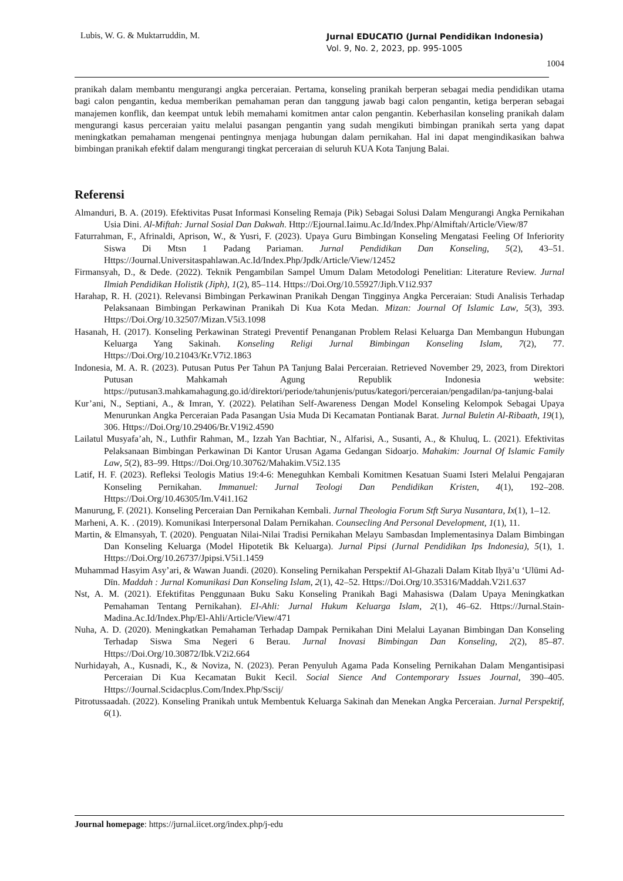Lubis, W. G. & Muktarruddin, M.
Jurnal EDUCATIO (Jurnal Pendidikan Indonesia)
Vol. 9, No. 2, 2023, pp. 995-1005
1004
pranikah dalam membantu mengurangi angka perceraian. Pertama, konseling pranikah berperan sebagai media pendidikan utama bagi calon pengantin, kedua memberikan pemahaman peran dan tanggung jawab bagi calon pengantin, ketiga berperan sebagai manajemen konflik, dan keempat untuk lebih memahami komitmen antar calon pengantin. Keberhasilan konseling pranikah dalam mengurangi kasus perceraian yaitu melalui pasangan pengantin yang sudah mengikuti bimbingan pranikah serta yang dapat meningkatkan pemahaman mengenai pentingnya menjaga hubungan dalam pernikahan. Hal ini dapat mengindikasikan bahwa bimbingan pranikah efektif dalam mengurangi tingkat perceraian di seluruh KUA Kota Tanjung Balai.
Referensi
Almanduri, B. A. (2019). Efektivitas Pusat Informasi Konseling Remaja (Pik) Sebagai Solusi Dalam Mengurangi Angka Pernikahan Usia Dini. Al-Miftah: Jurnal Sosial Dan Dakwah. Http://Ejournal.Iaimu.Ac.Id/Index.Php/Almiftah/Article/View/87
Faturrahman, F., Afrinaldi, Aprison, W., & Yusri, F. (2023). Upaya Guru Bimbingan Konseling Mengatasi Feeling Of Inferiority Siswa Di Mtsn 1 Padang Pariaman. Jurnal Pendidikan Dan Konseling, 5(2), 43–51. Https://Journal.Universitaspahlawan.Ac.Id/Index.Php/Jpdk/Article/View/12452
Firmansyah, D., & Dede. (2022). Teknik Pengambilan Sampel Umum Dalam Metodologi Penelitian: Literature Review. Jurnal Ilmiah Pendidikan Holistik (Jiph), 1(2), 85–114. Https://Doi.Org/10.55927/Jiph.V1i2.937
Harahap, R. H. (2021). Relevansi Bimbingan Perkawinan Pranikah Dengan Tingginya Angka Perceraian: Studi Analisis Terhadap Pelaksanaan Bimbingan Perkawinan Pranikah Di Kua Kota Medan. Mizan: Journal Of Islamic Law, 5(3), 393. Https://Doi.Org/10.32507/Mizan.V5i3.1098
Hasanah, H. (2017). Konseling Perkawinan Strategi Preventif Penanganan Problem Relasi Keluarga Dan Membangun Hubungan Keluarga Yang Sakinah. Konseling Religi Jurnal Bimbingan Konseling Islam, 7(2), 77. Https://Doi.Org/10.21043/Kr.V7i2.1863
Indonesia, M. A. R. (2023). Putusan Putus Per Tahun PA Tanjung Balai Perceraian. Retrieved November 29, 2023, from Direktori Putusan Mahkamah Agung Republik Indonesia website: https://putusan3.mahkamahagung.go.id/direktori/periode/tahunjenis/putus/kategori/perceraian/pengadilan/pa-tanjung-balai
Kur’ani, N., Septiani, A., & Imran, Y. (2022). Pelatihan Self-Awareness Dengan Model Konseling Kelompok Sebagai Upaya Menurunkan Angka Perceraian Pada Pasangan Usia Muda Di Kecamatan Pontianak Barat. Jurnal Buletin Al-Ribaath, 19(1), 306. Https://Doi.Org/10.29406/Br.V19i2.4590
Lailatul Musyafa’ah, N., Luthfir Rahman, M., Izzah Yan Bachtiar, N., Alfarisi, A., Susanti, A., & Khuluq, L. (2021). Efektivitas Pelaksanaan Bimbingan Perkawinan Di Kantor Urusan Agama Gedangan Sidoarjo. Mahakim: Journal Of Islamic Family Law, 5(2), 83–99. Https://Doi.Org/10.30762/Mahakim.V5i2.135
Latif, H. F. (2023). Refleksi Teologis Matius 19:4-6: Meneguhkan Kembali Komitmen Kesatuan Suami Isteri Melalui Pengajaran Konseling Pernikahan. Immanuel: Jurnal Teologi Dan Pendidikan Kristen, 4(1), 192–208. Https://Doi.Org/10.46305/Im.V4i1.162
Manurung, F. (2021). Konseling Perceraian Dan Pernikahan Kembali. Jurnal Theologia Forum Stft Surya Nusantara, Ix(1), 1–12.
Marheni, A. K. . (2019). Komunikasi Interpersonal Dalam Pernikahan. Counsecling And Personal Development, 1(1), 11.
Martin, & Elmansyah, T. (2020). Penguatan Nilai-Nilai Tradisi Pernikahan Melayu Sambasdan Implementasinya Dalam Bimbingan Dan Konseling Keluarga (Model Hipotetik Bk Keluarga). Jurnal Pipsi (Jurnal Pendidikan Ips Indonesia), 5(1), 1. Https://Doi.Org/10.26737/Jpipsi.V5i1.1459
Muhammad Hasyim Asy’ari, & Wawan Juandi. (2020). Konseling Pernikahan Perspektif Al-Ghazali Dalam Kitab Iḥyā’u ‘Ulūmi Ad-Dīn. Maddah : Jurnal Komunikasi Dan Konseling Islam, 2(1), 42–52. Https://Doi.Org/10.35316/Maddah.V2i1.637
Nst, A. M. (2021). Efektifitas Penggunaan Buku Saku Konseling Pranikah Bagi Mahasiswa (Dalam Upaya Meningkatkan Pemahaman Tentang Pernikahan). El-Ahli: Jurnal Hukum Keluarga Islam, 2(1), 46–62. Https://Jurnal.Stain-Madina.Ac.Id/Index.Php/El-Ahli/Article/View/471
Nuha, A. D. (2020). Meningkatkan Pemahaman Terhadap Dampak Pernikahan Dini Melalui Layanan Bimbingan Dan Konseling Terhadap Siswa Sma Negeri 6 Berau. Jurnal Inovasi Bimbingan Dan Konseling, 2(2), 85–87. Https://Doi.Org/10.30872/Ibk.V2i2.664
Nurhidayah, A., Kusnadi, K., & Noviza, N. (2023). Peran Penyuluh Agama Pada Konseling Pernikahan Dalam Mengantisipasi Perceraian Di Kua Kecamatan Bukit Kecil. Social Sience And Contemporary Issues Journal, 390–405. Https://Journal.Scidacplus.Com/Index.Php/Sscij/
Pitrotussaadah. (2022). Konseling Pranikah untuk Membentuk Keluarga Sakinah dan Menekan Angka Perceraian. Jurnal Perspektif, 6(1).
Journal homepage: https://jurnal.iicet.org/index.php/j-edu